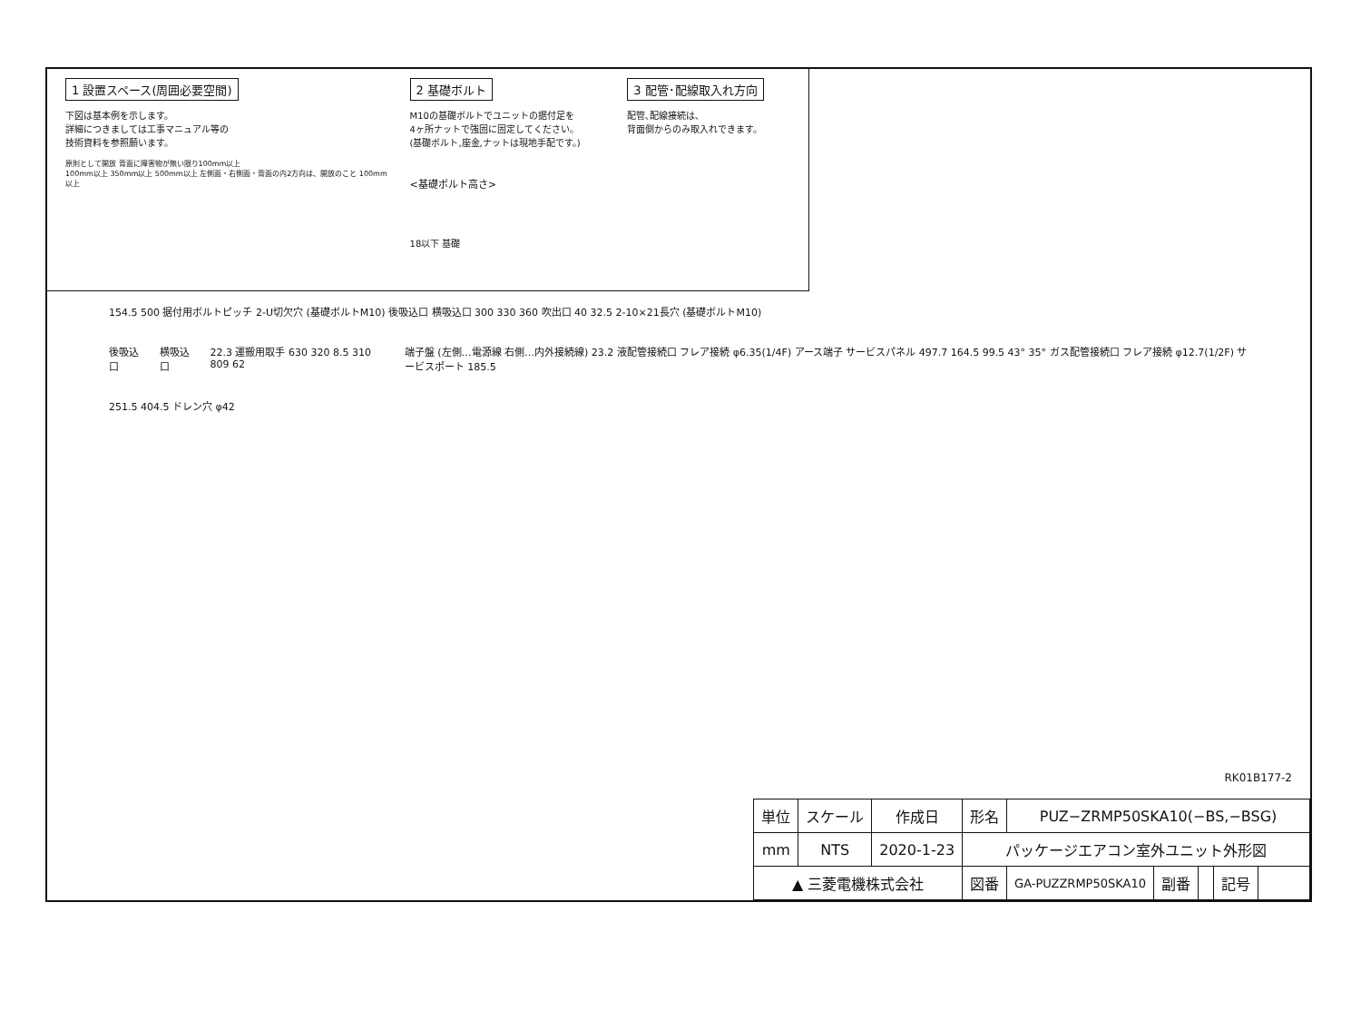1 設置スペース(周囲必要空間)
下図は基本例を示します。
詳細につきましては工事マニュアル等の
技術資料を参照願います。
原則として開放 背面に障害物が無い限り100mm以上
100mm以上 350mm以上 500mm以上 左側面・右側面・背面の内2方向は、開放のこと 100mm以上
2 基礎ボルト
M10の基礎ボルトでユニットの据付足を
4ヶ所ナットで強固に固定してください。
(基礎ボルト,座金,ナットは現地手配です。)
<基礎ボルト高さ>
18以下 基礎
3 配管･配線取入れ方向
配管､配線接続は､
背面側からのみ取入れできます。
154.5 500 据付用ボルトピッチ 2-U切欠穴 (基礎ボルトM10) 後吸込口 横吸込口 300 330 360 吹出口 40 32.5 2-10×21長穴 (基礎ボルトM10)
後吸込口 横吸込口 22.3 運搬用取手 630 320 8.5 310 809 62 端子盤 (左側…電源線 右側…内外接続線) 23.2 液配管接続口 フレア接続 φ6.35(1/4F) アース端子 サービスパネル 497.7 164.5 99.5 43° 35° ガス配管接続口 フレア接続 φ12.7(1/2F) サービスポート 185.5
251.5 404.5 ドレン穴 φ42
RK01B177-2
| 単位 | スケール | 作成日 | 形名 | PUZ−ZRMP50SKA10(−BS,−BSG) | | | | |
| --- | --- | --- | --- | --- | --- | --- | --- | --- |
| mm | NTS | 2020-1-23 | パッケージエアコン室外ユニット外形図 | | | | | |
| ▲ 三菱電機株式会社 | | | 図番 | GA-PUZZRMP50SKA10 | 副番 | | 記号 | |